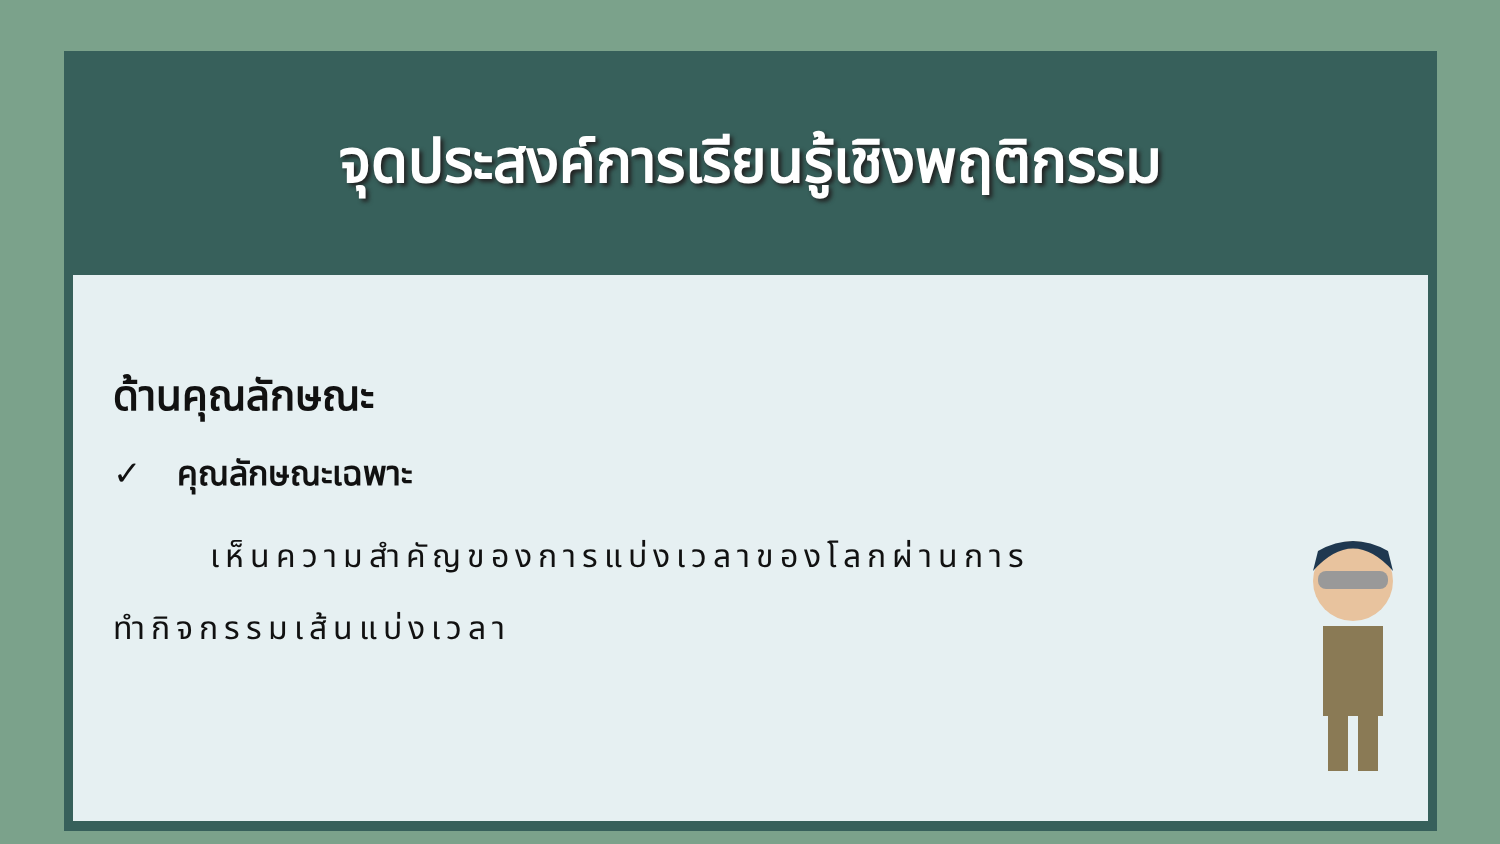จุดประสงค์การเรียนรู้เชิงพฤติกรรม
ด้านคุณลักษณะ
✓ คุณลักษณะเฉพาะ
เห็นความสำคัญของการแบ่งเวลาของโลกผ่านการ
ทำกิจกรรมเส้นแบ่งเวลา